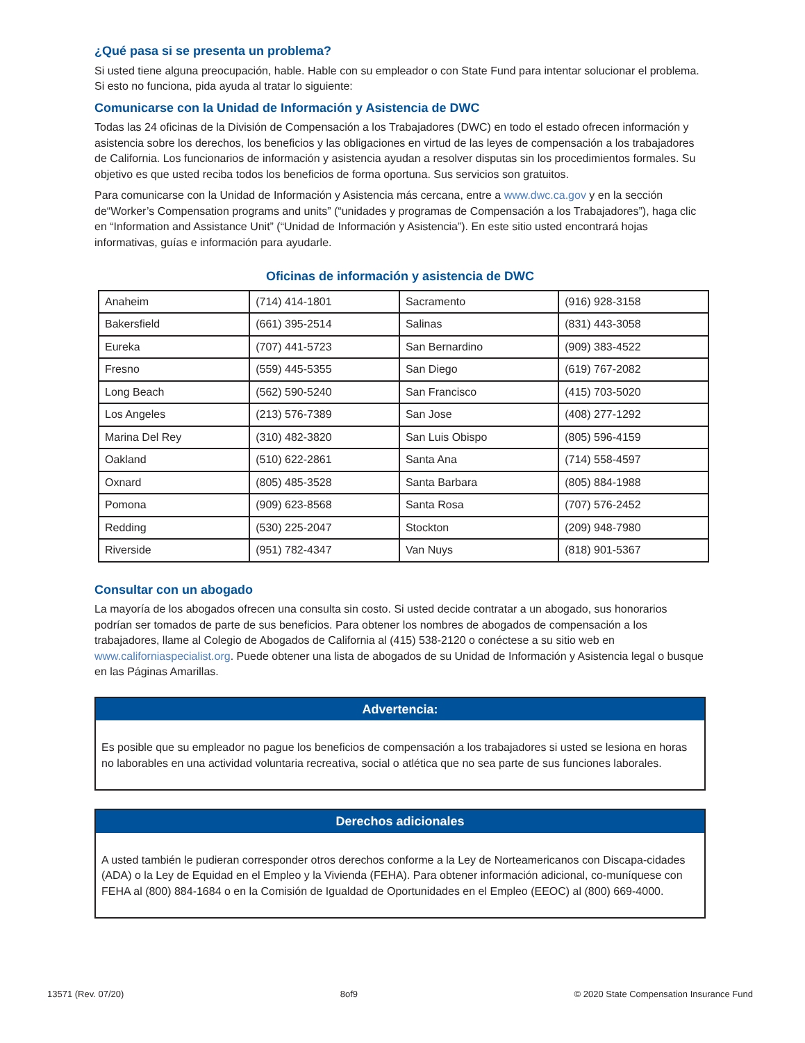¿Qué pasa si se presenta un problema?
Si usted tiene alguna preocupación, hable. Hable con su empleador o con State Fund para intentar solucionar el problema. Si esto no funciona, pida ayuda al tratar lo siguiente:
Comunicarse con la Unidad de Información y Asistencia de DWC
Todas las 24 oficinas de la División de Compensación a los Trabajadores (DWC) en todo el estado ofrecen información y asistencia sobre los derechos, los beneficios y las obligaciones en virtud de las leyes de compensación a los trabajadores de California. Los funcionarios de información y asistencia ayudan a resolver disputas sin los procedimientos formales. Su objetivo es que usted reciba todos los beneficios de forma oportuna. Sus servicios son gratuitos.
Para comunicarse con la Unidad de Información y Asistencia más cercana, entre a www.dwc.ca.gov y en la sección de“Worker’s Compensation programs and units” (“unidades y programas de Compensación a los Trabajadores”), haga clic en “Information and Assistance Unit” (“Unidad de Información y Asistencia”). En este sitio usted encontrará hojas informativas, guías e información para ayudarle.
Oficinas de información y asistencia de DWC
| Anaheim | (714) 414-1801 | Sacramento | (916) 928-3158 |
| Bakersfield | (661) 395-2514 | Salinas | (831) 443-3058 |
| Eureka | (707) 441-5723 | San Bernardino | (909) 383-4522 |
| Fresno | (559) 445-5355 | San Diego | (619) 767-2082 |
| Long Beach | (562) 590-5240 | San Francisco | (415) 703-5020 |
| Los Angeles | (213) 576-7389 | San Jose | (408) 277-1292 |
| Marina Del Rey | (310) 482-3820 | San Luis Obispo | (805) 596-4159 |
| Oakland | (510) 622-2861 | Santa Ana | (714) 558-4597 |
| Oxnard | (805) 485-3528 | Santa Barbara | (805) 884-1988 |
| Pomona | (909) 623-8568 | Santa Rosa | (707) 576-2452 |
| Redding | (530) 225-2047 | Stockton | (209) 948-7980 |
| Riverside | (951) 782-4347 | Van Nuys | (818) 901-5367 |
Consultar con un abogado
La mayoría de los abogados ofrecen una consulta sin costo. Si usted decide contratar a un abogado, sus honorarios podrían ser tomados de parte de sus beneficios. Para obtener los nombres de abogados de compensación a los trabajadores, llame al Colegio de Abogados de California al (415) 538-2120 o conéctese a su sitio web en www.californiaspecialist.org. Puede obtener una lista de abogados de su Unidad de Información y Asistencia legal o busque en las Páginas Amarillas.
Advertencia:
Es posible que su empleador no pague los beneficios de compensación a los trabajadores si usted se lesiona en horas no laborables en una actividad voluntaria recreativa, social o atlética que no sea parte de sus funciones laborales.
Derechos adicionales
A usted también le pudieran corresponder otros derechos conforme a la Ley de Norteamericanos con Discapa-cidades (ADA) o la Ley de Equidad en el Empleo y la Vivienda (FEHA). Para obtener información adicional, co-muníquese con FEHA al (800) 884-1684 o en la Comisión de Igualdad de Oportunidades en el Empleo (EEOC) al (800) 669-4000.
13571 (Rev. 07/20) 8of9 © 2020 State Compensation Insurance Fund